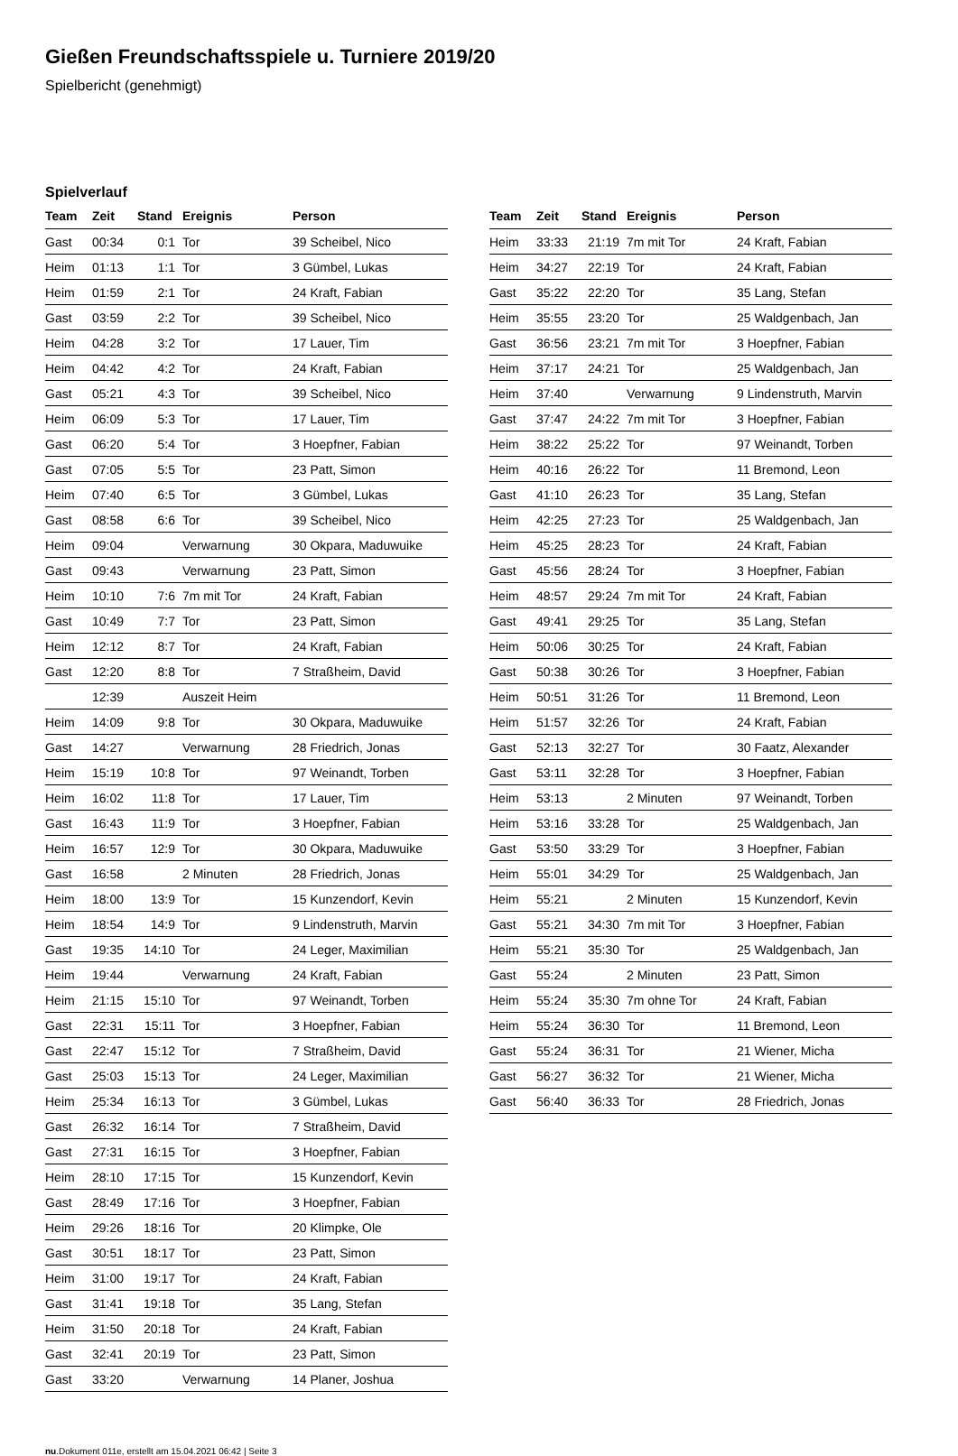Gießen Freundschaftsspiele u. Turniere 2019/20
Spielbericht (genehmigt)
Spielverlauf
| Team | Zeit | Stand | Ereignis | Person |
| --- | --- | --- | --- | --- |
| Gast | 00:34 | 0:1 | Tor | 39 Scheibel, Nico |
| Heim | 01:13 | 1:1 | Tor | 3 Gümbel, Lukas |
| Heim | 01:59 | 2:1 | Tor | 24 Kraft, Fabian |
| Gast | 03:59 | 2:2 | Tor | 39 Scheibel, Nico |
| Heim | 04:28 | 3:2 | Tor | 17 Lauer, Tim |
| Heim | 04:42 | 4:2 | Tor | 24 Kraft, Fabian |
| Gast | 05:21 | 4:3 | Tor | 39 Scheibel, Nico |
| Heim | 06:09 | 5:3 | Tor | 17 Lauer, Tim |
| Gast | 06:20 | 5:4 | Tor | 3 Hoepfner, Fabian |
| Gast | 07:05 | 5:5 | Tor | 23 Patt, Simon |
| Heim | 07:40 | 6:5 | Tor | 3 Gümbel, Lukas |
| Gast | 08:58 | 6:6 | Tor | 39 Scheibel, Nico |
| Heim | 09:04 | | Verwarnung | 30 Okpara, Maduwuike |
| Gast | 09:43 | | Verwarnung | 23 Patt, Simon |
| Heim | 10:10 | 7:6 | 7m mit Tor | 24 Kraft, Fabian |
| Gast | 10:49 | 7:7 | Tor | 23 Patt, Simon |
| Heim | 12:12 | 8:7 | Tor | 24 Kraft, Fabian |
| Gast | 12:20 | 8:8 | Tor | 7 Straßheim, David |
| | 12:39 | | Auszeit Heim | |
| Heim | 14:09 | 9:8 | Tor | 30 Okpara, Maduwuike |
| Gast | 14:27 | | Verwarnung | 28 Friedrich, Jonas |
| Heim | 15:19 | 10:8 | Tor | 97 Weinandt, Torben |
| Heim | 16:02 | 11:8 | Tor | 17 Lauer, Tim |
| Gast | 16:43 | 11:9 | Tor | 3 Hoepfner, Fabian |
| Heim | 16:57 | 12:9 | Tor | 30 Okpara, Maduwuike |
| Gast | 16:58 | | 2 Minuten | 28 Friedrich, Jonas |
| Heim | 18:00 | 13:9 | Tor | 15 Kunzendorf, Kevin |
| Heim | 18:54 | 14:9 | Tor | 9 Lindenstruth, Marvin |
| Gast | 19:35 | 14:10 | Tor | 24 Leger, Maximilian |
| Heim | 19:44 | | Verwarnung | 24 Kraft, Fabian |
| Heim | 21:15 | 15:10 | Tor | 97 Weinandt, Torben |
| Gast | 22:31 | 15:11 | Tor | 3 Hoepfner, Fabian |
| Gast | 22:47 | 15:12 | Tor | 7 Straßheim, David |
| Gast | 25:03 | 15:13 | Tor | 24 Leger, Maximilian |
| Heim | 25:34 | 16:13 | Tor | 3 Gümbel, Lukas |
| Gast | 26:32 | 16:14 | Tor | 7 Straßheim, David |
| Gast | 27:31 | 16:15 | Tor | 3 Hoepfner, Fabian |
| Heim | 28:10 | 17:15 | Tor | 15 Kunzendorf, Kevin |
| Gast | 28:49 | 17:16 | Tor | 3 Hoepfner, Fabian |
| Heim | 29:26 | 18:16 | Tor | 20 Klimpke, Ole |
| Gast | 30:51 | 18:17 | Tor | 23 Patt, Simon |
| Heim | 31:00 | 19:17 | Tor | 24 Kraft, Fabian |
| Gast | 31:41 | 19:18 | Tor | 35 Lang, Stefan |
| Heim | 31:50 | 20:18 | Tor | 24 Kraft, Fabian |
| Gast | 32:41 | 20:19 | Tor | 23 Patt, Simon |
| Gast | 33:20 | | Verwarnung | 14 Planer, Joshua |
| Team | Zeit | Stand | Ereignis | Person |
| --- | --- | --- | --- | --- |
| Heim | 33:33 | 21:19 | 7m mit Tor | 24 Kraft, Fabian |
| Heim | 34:27 | 22:19 | Tor | 24 Kraft, Fabian |
| Gast | 35:22 | 22:20 | Tor | 35 Lang, Stefan |
| Heim | 35:55 | 23:20 | Tor | 25 Waldgenbach, Jan |
| Gast | 36:56 | 23:21 | 7m mit Tor | 3 Hoepfner, Fabian |
| Heim | 37:17 | 24:21 | Tor | 25 Waldgenbach, Jan |
| Heim | 37:40 | | Verwarnung | 9 Lindenstruth, Marvin |
| Gast | 37:47 | 24:22 | 7m mit Tor | 3 Hoepfner, Fabian |
| Heim | 38:22 | 25:22 | Tor | 97 Weinandt, Torben |
| Heim | 40:16 | 26:22 | Tor | 11 Bremond, Leon |
| Gast | 41:10 | 26:23 | Tor | 35 Lang, Stefan |
| Heim | 42:25 | 27:23 | Tor | 25 Waldgenbach, Jan |
| Heim | 45:25 | 28:23 | Tor | 24 Kraft, Fabian |
| Gast | 45:56 | 28:24 | Tor | 3 Hoepfner, Fabian |
| Heim | 48:57 | 29:24 | 7m mit Tor | 24 Kraft, Fabian |
| Gast | 49:41 | 29:25 | Tor | 35 Lang, Stefan |
| Heim | 50:06 | 30:25 | Tor | 24 Kraft, Fabian |
| Gast | 50:38 | 30:26 | Tor | 3 Hoepfner, Fabian |
| Heim | 50:51 | 31:26 | Tor | 11 Bremond, Leon |
| Heim | 51:57 | 32:26 | Tor | 24 Kraft, Fabian |
| Gast | 52:13 | 32:27 | Tor | 30 Faatz, Alexander |
| Gast | 53:11 | 32:28 | Tor | 3 Hoepfner, Fabian |
| Heim | 53:13 | | 2 Minuten | 97 Weinandt, Torben |
| Heim | 53:16 | 33:28 | Tor | 25 Waldgenbach, Jan |
| Gast | 53:50 | 33:29 | Tor | 3 Hoepfner, Fabian |
| Heim | 55:01 | 34:29 | Tor | 25 Waldgenbach, Jan |
| Heim | 55:21 | | 2 Minuten | 15 Kunzendorf, Kevin |
| Gast | 55:21 | 34:30 | 7m mit Tor | 3 Hoepfner, Fabian |
| Heim | 55:21 | 35:30 | Tor | 25 Waldgenbach, Jan |
| Gast | 55:24 | | 2 Minuten | 23 Patt, Simon |
| Heim | 55:24 | 35:30 | 7m ohne Tor | 24 Kraft, Fabian |
| Heim | 55:24 | 36:30 | Tor | 11 Bremond, Leon |
| Gast | 55:24 | 36:31 | Tor | 21 Wiener, Micha |
| Gast | 56:27 | 36:32 | Tor | 21 Wiener, Micha |
| Gast | 56:40 | 36:33 | Tor | 28 Friedrich, Jonas |
nu.Dokument 011e, erstellt am 15.04.2021 06:42 | Seite 3